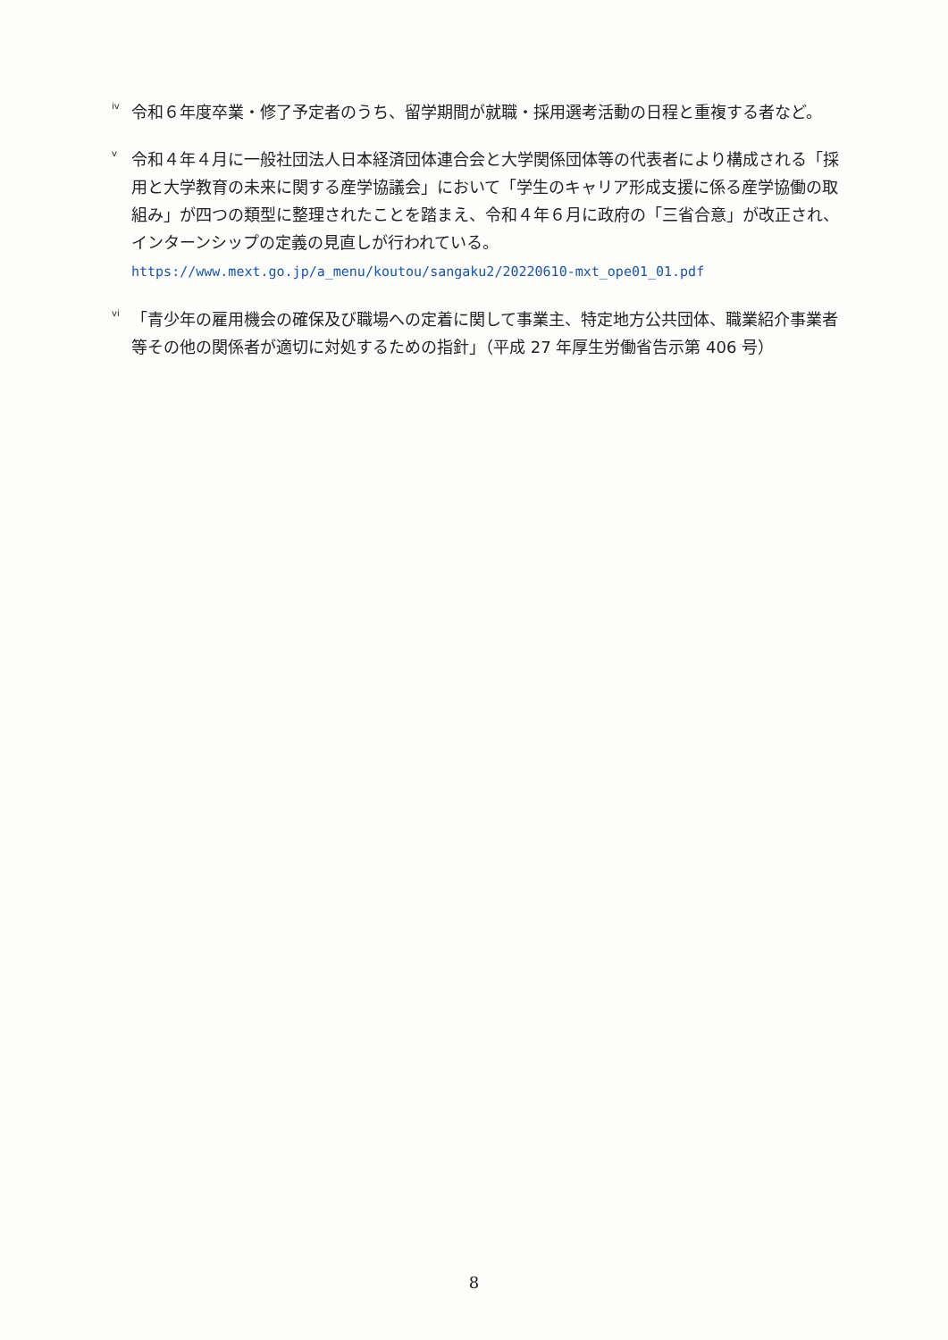<sup>iv</sup>
令和６年度卒業・修了予定者のうち、留学期間が就職・採用選考活動の日程と重複する者など。
<sup>v</sup>
令和４年４月に一般社団法人日本経済団体連合会と大学関係団体等の代表者により構成される「採用と大学教育の未来に関する産学協議会」において「学生のキャリア形成支援に係る産学協働の取組み」が四つの類型に整理されたことを踏まえ、令和４年６月に政府の「三省合意」が改正され、インターンシップの定義の見直しが行われている。 https://www.mext.go.jp/a_menu/koutou/sangaku2/20220610-mxt_ope01_01.pdf
<sup>vi</sup>
「青少年の雇用機会の確保及び職場への定着に関して事業主、特定地方公共団体、職業紹介事業者等その他の関係者が適切に対処するための指針」（平成 27 年厚生労働省告示第 406 号）
8